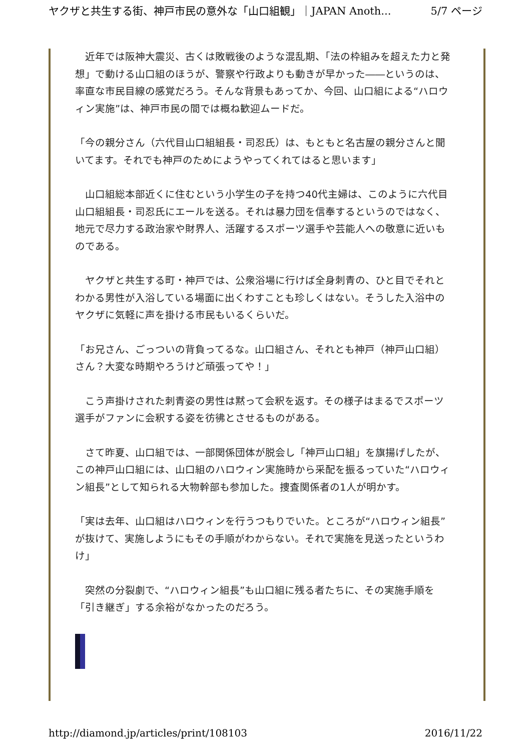ヤクザと共生する街、神戸市民の意外な「山口組観」｜JAPAN Anoth... 5/7 ページ
　近年では阪神大震災、古くは敗戦後のような混乱期、「法の枠組みを超えた力と発想」で動ける山口組のほうが、警察や行政よりも動きが早かった――というのは、率直な市民目線の感覚だろう。そんな背景もあってか、今回、山口組による“ハロウィン実施”は、神戸市民の間では概ね歓迎ムードだ。
「今の親分さん（六代目山口組組長・司忍氏）は、もともと名古屋の親分さんと聞いてます。それでも神戸のためにようやってくれてはると思います」
　山口組総本部近くに住むという小学生の子を持つ40代主婦は、このように六代目山口組組長・司忍氏にエールを送る。それは暴力団を信奉するというのではなく、地元で尽力する政治家や財界人、活躍するスポーツ選手や芸能人への敬意に近いものである。
　ヤクザと共生する町・神戸では、公衆浴場に行けば全身刺青の、ひと目でそれとわかる男性が入浴している場面に出くわすことも珍しくはない。そうした入浴中のヤクザに気軽に声を掛ける市民もいるくらいだ。
「お兄さん、ごっついの背負ってるな。山口組さん、それとも神戸（神戸山口組）さん？大変な時期やろうけど頑張ってや！」
　こう声掛けされた刺青姿の男性は黙って会釈を返す。その様子はまるでスポーツ選手がファンに会釈する姿を彷彿とさせるものがある。
　さて昨夏、山口組では、一部関係団体が脱会し「神戸山口組」を旗揚げしたが、この神戸山口組には、山口組のハロウィン実施時から采配を振るっていた“ハロウィン組長”として知られる大物幹部も参加した。捜査関係者の1人が明かす。
「実は去年、山口組はハロウィンを行うつもりでいた。ところが“ハロウィン組長”が抜けて、実施しようにもその手順がわからない。それで実施を見送ったというわけ」
　突然の分裂劇で、“ハロウィン組長”も山口組に残る者たちに、その実施手順を「引き継ぎ」する余裕がなかったのだろう。
http://diamond.jp/articles/print/108103 2016/11/22